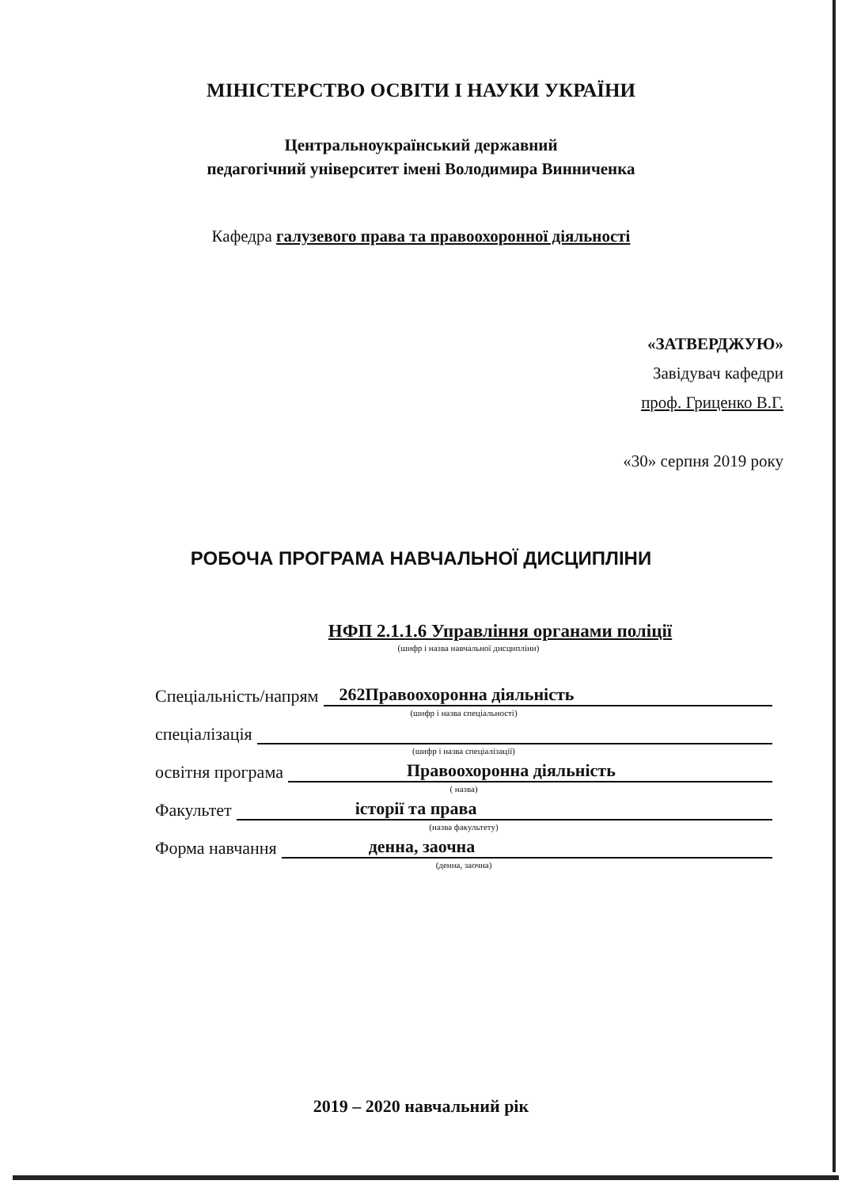МІНІСТЕРСТВО ОСВІТИ І НАУКИ УКРАЇНИ
Центральноукраїнський державний
педагогічний університет імені Володимира Винниченка
Кафедра галузевого права та правоохоронної діяльності
«ЗАТВЕРДЖУЮ»
Завідувач кафедри
проф. Гриценко В.Г.
«30» серпня 2019 року
РОБОЧА ПРОГРАМА НАВЧАЛЬНОЇ ДИСЦИПЛІНИ
НФП 2.1.1.6 Управління органами поліції
(шифр і назва навчальної дисципліни)
Спеціальність/напрям 262Правоохоронна діяльність
(шифр і назва спеціальності)
спеціалізація
(шифр і назва спеціалізації)
освітня програма Правоохоронна діяльність
( назва)
Факультет історії та права
(назва факультету)
Форма навчання денна, заочна
(денна, заочна)
2019 – 2020 навчальний рік